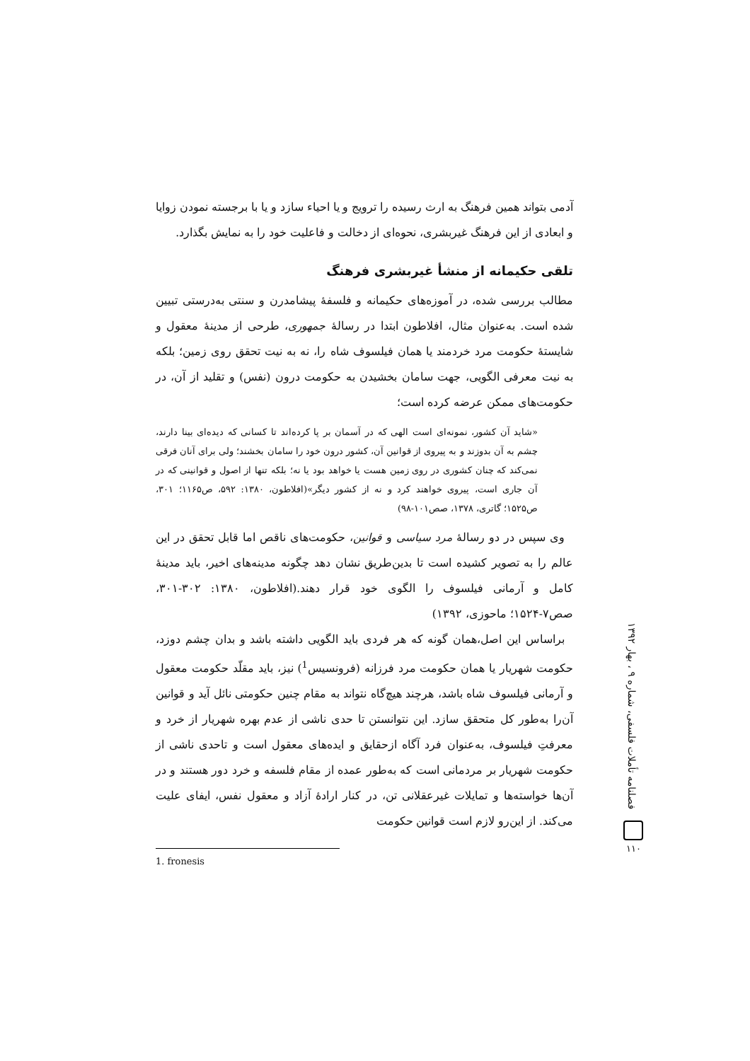آدمی بتواند همین فرهنگ به ارث رسیده را ترویج و یا احیاء سازد و یا با برجسته نمودن زوایا و ابعادی از این فرهنگ غیربشری، نحوه‌ای از دخالت و فاعلیت خود را به نمایش بگذارد.
تلقی حکیمانه از منشأ غیربشری فرهنگ
مطالب بررسی شده، در آموزه‌های حکیمانه و فلسفهٔ پیشامدرن و سنتی به‌درستی تبیین شده است. به‌عنوان مثال، افلاطون ابتدا در رسالهٔ جمهوری، طرحی از مدینهٔ معقول و شایستهٔ حکومت مرد خردمند یا همان فیلسوف شاه را، نه به نیت تحقق روی زمین؛ بلکه به نیت معرفی الگویی، جهت سامان بخشیدن به حکومت درون (نفس) و تقلید از آن، در حکومت‌های ممکن عرضه کرده است؛
«شاید آن کشور، نمونه‌ای است الهی که در آسمان بر پا کرده‌اند تا کسانی که دیده‌ای بینا دارند، چشم به آن بدوزند و به پیروی از قوانین آن، کشور درون خود را سامان بخشند؛ ولی برای آنان فرقی نمی‌کند که چنان کشوری در روی زمین هست یا خواهد بود یا نه؛ بلکه تنها از اصول و قوانینی که در آن جاری است، پیروی خواهند کرد و نه از کشور دیگر»(افلاطون، ۱۳۸۰: ۵۹۲، ص۱۱۶۵؛ ۳۰۱، ص۱۵۲۵؛ گاتری، ۱۳۷۸، صص۱۰۱-۹۸)
وی سپس در دو رسالهٔ مرد سیاسی و قوانین، حکومت‌های ناقص اما قابل تحقق در این عالم را به تصویر کشیده است تا بدین‌طریق نشان دهد چگونه مدینه‌های اخیر، باید مدینهٔ کامل و آرمانی فیلسوف را الگوی خود قرار دهند.(افلاطون، ۱۳۸۰: ۳۰۲-۳۰۱، صص۷-۱۵۲۴؛ ماحوزی، ۱۳۹۲)
براساس این اصل،همان گونه که هر فردی باید الگویی داشته باشد و بدان چشم دوزد، حکومت شهریار یا همان حکومت مرد فرزانه (فرونسیس<sup>1</sup>) نیز، باید مقلّد حکومت معقول و آرمانی فیلسوف شاه باشد، هرچند هیچ‌گاه نتواند به مقام چنین حکومتی نائل آید و قوانین آن‌را به‌طور کل متحقق سازد. این نتوانستن تا حدی ناشی از عدم بهره شهریار از خرد و معرفتِ فیلسوف، به‌عنوان فرد آگاه ازحقایق و ایده‌های معقول است و تاحدی ناشی از حکومت شهریار بر مردمانی است که به‌طور عمده از مقام فلسفه و خرد دور هستند و در آن‌ها خواسته‌ها و تمایلات غیرعقلانی تن، در کنار ارادهٔ آزاد و معقول نفس، ایفای علیت می‌کند. از این‌رو لازم است قوانین حکومت
1. fronesis
فصلنامه تأملات فلسفی، شماره ۹ ، بهار ۱۳۹۲
۱۱۰